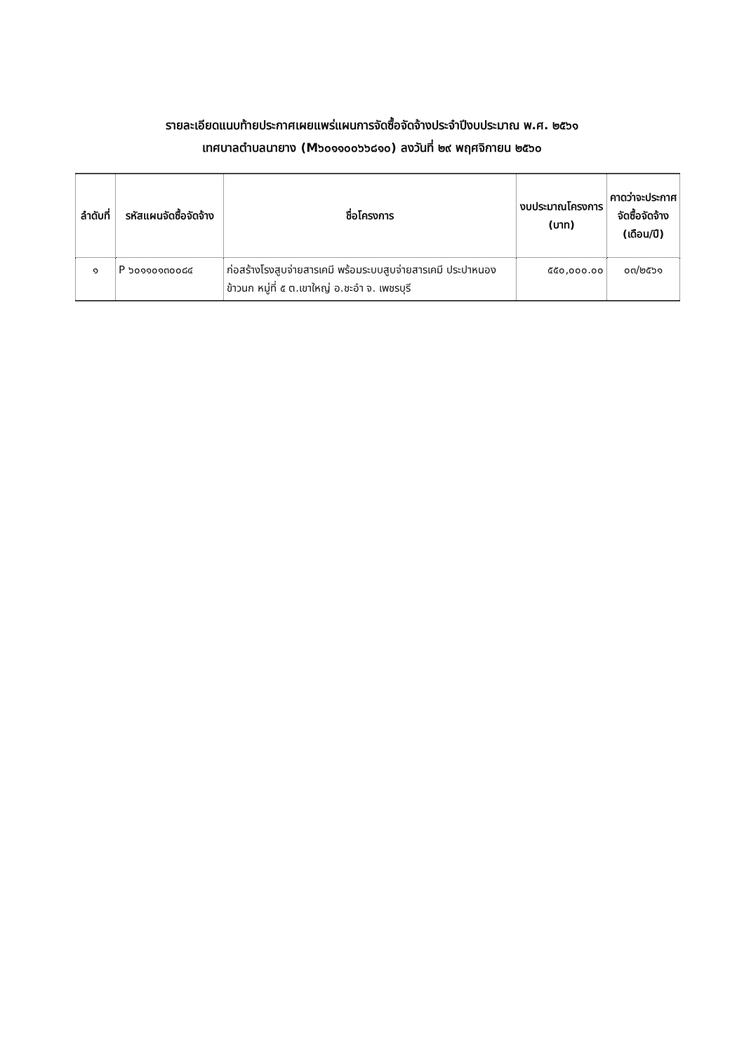รายละเอียดแนบท้ายประกาศเผยแพร่แผนการจัดซื้อจัดจ้างประจำปีงบประมาณ พ.ศ. ๒๕๖๑
เทศบาลตำบลนายาง (M๖๐๑๑๐๐๖๖๘๑๐) ลงวันที่ ๒๙ พฤศจิกายน ๒๕๖๐
| ลำดับที่ | รหัสแผนจัดซื้อจัดจ้าง | ชื่อโครงการ | งบประมาณโครงการ (บาท) | คาดว่าจะประกาศ จัดซื้อจัดจ้าง (เดือน/ปี) |
| --- | --- | --- | --- | --- |
| ๑ | P ๖๐๑๑๐๑๓๐๐๘๔ | ก่อสร้างโรงสูบจ่ายสารเคมี พร้อมระบบสูบจ่ายสารเคมี ประปาหนองข้าวนก หมู่ที่ ๕ ต.เขาใหญ่ อ.ชะอำ จ. เพชรบุรี | ๕๕๐,๐๐๐.๐๐ | ๐๓/๒๕๖๑ |